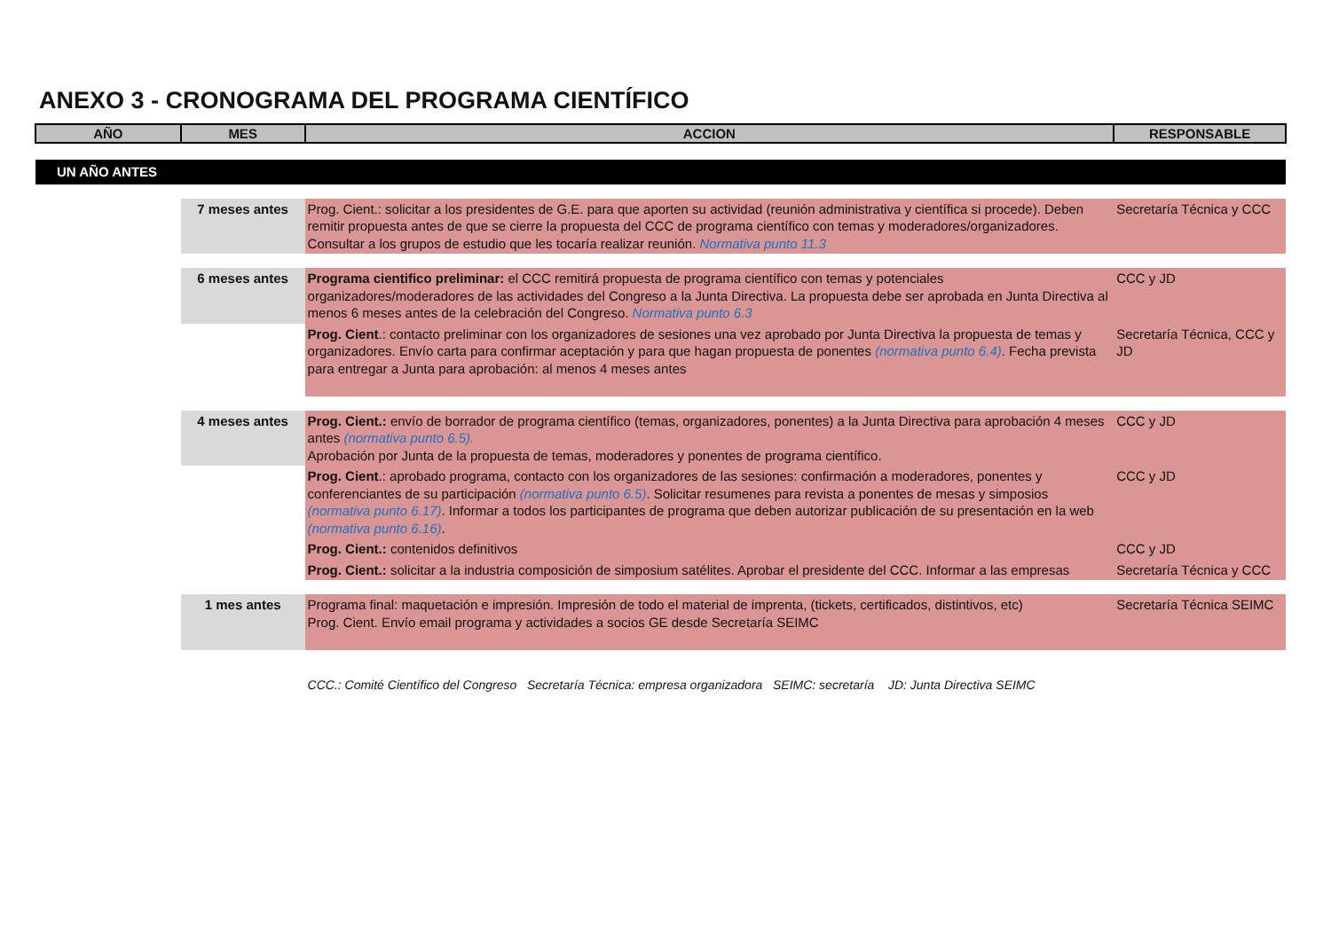ANEXO 3 - CRONOGRAMA DEL PROGRAMA CIENTÍFICO
| AÑO | MES | ACCION | RESPONSABLE |
| --- | --- | --- | --- |
| UN AÑO ANTES | | | |
| | 7 meses antes | Prog. Cient.: solicitar a los presidentes de G.E. para que aporten su actividad (reunión administrativa y científica si procede). Deben remitir propuesta antes de que se cierre la propuesta del CCC de programa científico con temas y moderadores/organizadores. Consultar a los grupos de estudio que les tocaría realizar reunión. Normativa punto 11.3 | Secretaría Técnica y CCC |
| | 6 meses antes | Programa cientifico preliminar: el CCC remitirá propuesta de programa científico con temas y potenciales organizadores/moderadores de las actividades del Congreso a la Junta Directiva. La propuesta debe ser aprobada en Junta Directiva al menos 6 meses antes de la celebración del Congreso. Normativa punto 6.3 | CCC y JD |
| | | Prog. Cient .: contacto preliminar con los organizadores de sesiones una vez aprobado por Junta Directiva la propuesta de temas y organizadores. Envío carta para confirmar aceptación y para que hagan propuesta de ponentes (normativa punto 6.4) . Fecha prevista para entregar a Junta para aprobación: al menos 4 meses antes | Secretaría Técnica, CCC y JD |
| | 4 meses antes | Prog. Cient.: envío de borrador de programa científico (temas, organizadores, ponentes) a la Junta Directiva para aprobación 4 meses antes (normativa punto 6.5). Aprobación por Junta de la propuesta de temas, moderadores y ponentes de programa científico. | CCC y JD |
| | | Prog. Cient .: aprobado programa, contacto con los organizadores de las sesiones: confirmación a moderadores, ponentes y conferenciantes de su participación (normativa punto 6.5) . Solicitar resumenes para revista a ponentes de mesas y simposios (normativa punto 6.17) . Informar a todos los participantes de programa que deben autorizar publicación de su presentación en la web (normativa punto 6.16) . | CCC y JD |
| | | Prog. Cient.: contenidos definitivos | CCC y JD |
| | | Prog. Cient.: solicitar a la industria composición de simposium satélites. Aprobar el presidente del CCC. Informar a las empresas | Secretaría Técnica y CCC |
| | 1 mes antes | Programa final: maquetación e impresión. Impresión de todo el material de imprenta, (tickets, certificados, distintivos, etc) Prog. Cient. Envío email programa y actividades a socios GE desde Secretaría SEIMC | Secretaría Técnica SEIMC |
| | | CCC.: Comité Científico del Congreso Secretaría Técnica: empresa organizadora SEIMC: secretaría JD: Junta Directiva SEIMC | |